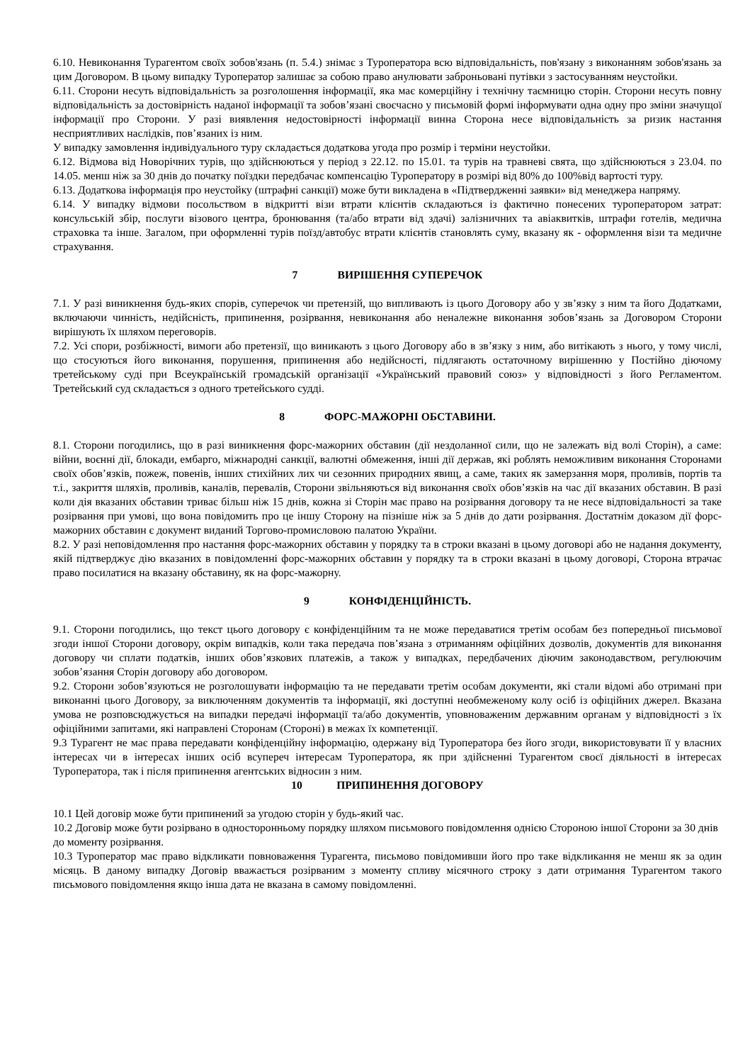6.10. Невиконання Турагентом своїх зобов'язань (п. 5.4.) знімає з Туроператора всю відповідальність, пов'язану з виконанням зобов'язань за цим Договором. В цьому випадку Туроператор залишає за собою право анулювати заброньовані путівки з застосуванням неустойки.
6.11. Сторони несуть відповідальність за розголошення інформації, яка має комерційну і технічну таємницю сторін. Сторони несуть повну відповідальність за достовірність наданої інформації та зобов’язані своєчасно у письмовій формі інформувати одна одну про зміни значущої інформації про Сторони. У разі виявлення недостовірності інформації винна Сторона несе відповідальність за ризик настання несприятливих наслідків, пов’язаних із ним.
У випадку замовлення індивідуального туру складається додаткова угода про розмір і терміни неустойки.
6.12. Відмова від Новорічних турів, що здійснюються у період з 22.12. по 15.01. та турів на травневі свята, що здійснюються з 23.04. по 14.05. менш ніж за 30 днів до початку поїздки передбачає компенсацію Туроператору в розмірі від 80% до 100%від вартості туру.
6.13. Додаткова інформація про неустойку (штрафні санкції) може бути викладена в «Підтвердженні заявки» від менеджера напряму.
6.14. У випадку відмови посольством в відкритті візи втрати клієнтів складаються із фактично понесених туроператором затрат: консульській збір, послуги візового центра, бронювання (та/або втрати від здачі) залізничних та авіаквитків, штрафи готелів, медична страховка та інше. Загалом, при оформленні турів поїзд/автобус втрати клієнтів становлять суму, вказану як - оформлення візи та медичне страхування.
7 ВИРІШЕННЯ СУПЕРЕЧОК
7.1. У разі виникнення будь-яких спорів, суперечок чи претензій, що випливають із цього Договору або у зв’язку з ним та його Додатками, включаючи чинність, недійсність, припинення, розірвання, невиконання або неналежне виконання зобов’язань за Договором Сторони вирішують їх шляхом переговорів.
7.2. Усі спори, розбіжності, вимоги або претензії, що виникають з цього Договору або в зв’язку з ним, або витікають з нього, у тому числі, що стосуються його виконання, порушення, припинення або недійсності, підлягають остаточному вирішенню у Постійно діючому третейському суді при Всеукраїнській громадській організації «Український правовий союз» у відповідності з його Регламентом. Третейський суд складається з одного третейського судді.
8 ФОРС-МАЖОРНІ ОБСТАВИНИ.
8.1. Сторони погодились, що в разі виникнення форс-мажорних обставин (дії нездоланної сили, що не залежать від волі Сторін), а саме: війни, воєнні дії, блокади, ембарго, міжнародні санкції, валютні обмеження, інші дії держав, які роблять неможливим виконання Сторонами своїх обов’язків, пожеж, повенів, інших стихійних лих чи сезонних природних явищ, а саме, таких як замерзання моря, проливів, портів та т.і., закриття шляхів, проливів, каналів, перевалів, Сторони звільняються від виконання своїх обов’язків на час дії вказаних обставин. В разі коли дія вказаних обставин триває більш ніж 15 днів, кожна зі Сторін має право на розірвання договору та не несе відповідальності за таке розірвання при умові, що вона повідомить про це іншу Сторону на пізніше ніж за 5 днів до дати розірвання. Достатнім доказом дії форс-мажорних обставин є документ виданий Торгово-промисловою палатою України.
8.2. У разі неповідомлення про настання форс-мажорних обставин у порядку та в строки вказані в цьому договорі або не надання документу, якій підтверджує дію вказаних в повідомленні форс-мажорних обставин у порядку та в строки вказані в цьому договорі, Сторона втрачає право посилатися на вказану обставину, як на форс-мажорну.
9 КОНФІДЕНЦІЙНІСТЬ.
9.1. Сторони погодились, що текст цього договору є конфіденційним та не може передаватися третім особам без попередньої письмової згоди іншої Сторони договору, окрім випадків, коли така передача пов’язана з отриманням офіційних дозволів, документів для виконання договору чи сплати податків, інших обов’язкових платежів, а також у випадках, передбачених діючим законодавством, регулюючим зобов’язання Сторін договору або договором.
9.2. Сторони зобов’язуються не розголошувати інформацію та не передавати третім особам документи, які стали відомі або отримані при виконанні цього Договору, за виключенням документів та інформації, які доступні необмеженому колу осіб із офіційних джерел. Вказана умова не розповсюджується на випадки передачі інформації та/або документів, уповноваженим державним органам у відповідності з їх офіційними запитами, які направлені Сторонам (Стороні) в межах їх компетенції.
9.3 Турагент не має права передавати конфіденційну інформацію, одержану від Туроператора без його згоди, використовувати її у власних інтересах чи в інтересах інших осіб всупереч інтересам Туроператора, як при здійсненні Турагентом своєї діяльності в інтересах Туроператора, так і після припинення агентських відносин з ним.
10 ПРИПИНЕННЯ ДОГОВОРУ
10.1 Цей договір може бути припинений за угодою сторін у будь-який час.
10.2 Договір може бути розірвано в односторонньому порядку шляхом письмового повідомлення однією Стороною іншої Сторони за 30 днів до моменту розірвання.
10.3 Туроператор має право відкликати повноваження Турагента, письмово повідомивши його про таке відкликання не менш як за один місяць. В даному випадку Договір вважається розірваним з моменту спливу місячного строку з дати отримання Турагентом такого письмового повідомлення якщо інша дата не вказана в самому повідомленні.